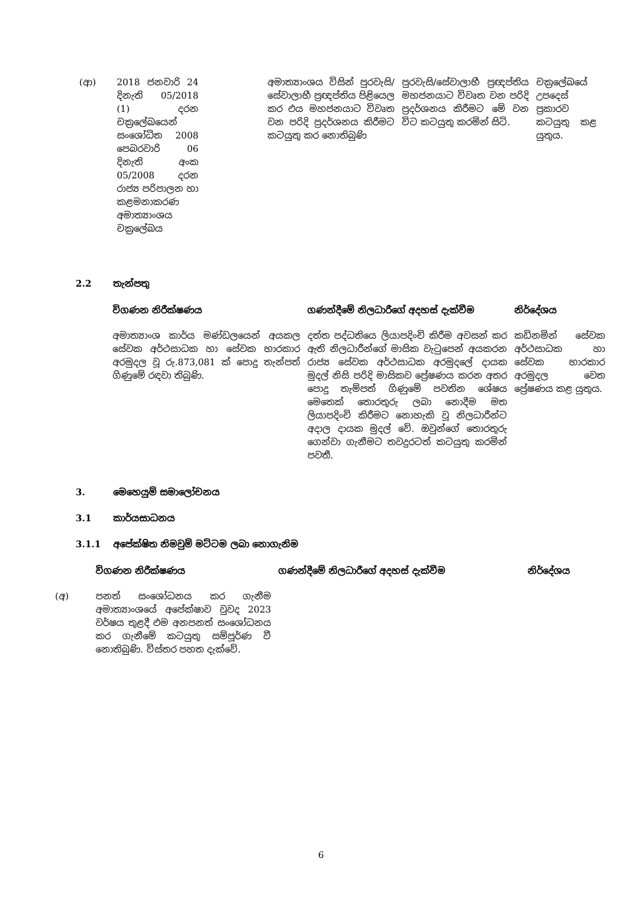| (ආ) | 2018 ජනවාරි 24 දිනැති 05/2018 (1) දරන චක්‍රලේඛයෙන් සංශෝධිත 2008 පෙබරවාරි 06 දිනැති අංක 05/2008 දරන රාජ්‍ය පරිපාලන හා කළමනාකරණ අමාත්‍යාංශය චක්‍රලේඛය | | අමාත්‍යාංශය විසින් පුරවැසි/සේවාලාභී ප්‍රඥප්තිය පිළියෙල කර එය මහජනයාට විවෘත වන පරිදි ප්‍රදර්ශනය කිරීමට කටයුතු කර නොතිබුණි | පුරවැසි/සේවාලාභී ප්‍රඥප්තිය මහජනයාට විවෘත වන පරිදි ප්‍රදර්ශනය කිරීමට මේ වන විට කටයුතු කරමින් සිටි. | චක්‍රලේඛයේ උපදෙස් ප්‍රකාරව කටයුතු කළ යුතුය. |
2.2 තැන්පතු
| විගණන නිරීක්ෂණය | ගණන්දීමේ නිලධාරීගේ අදහස් දැක්වීම | නිර්දේශය |
| --- | --- | --- |
| අමාත්‍යාංශ කාර්ය මණ්ඩලයෙන් අයකල සේවක අර්ථසාධක හා සේවක භාරකාර අරමුදල වූ රු.873,081 ක් පොදු තැන්පත් ගිණුමේ රඳවා තිබුණි. | දත්ත පද්ධතියෙ ලියාපදිංචි කිරීම අවසන් කර ඇති නිලධාරීන්ගේ මාසික වැටුපෙන් අයකරන රාජ්‍ය සේවක අර්ථසාධක අරමුදලේ දායක මුදල් නිසි පරිදි මාසිකව ප්‍රේෂණය කරන අතර පොදු තැම්පත් ගිණුමේ පවතින ශේෂය මෙතෙක් තොරතුරු ලබා නොදීම මත ලියාපදිංචි කිරීමට නොහැකි වූ නිලධාරීන්ට අදාල දායක මුදල් වේ. ඔවුන්ගේ තොරතුරු ගෙන්වා ගැනීමට තවදුරටත් කටයුතු කරමින් පවතී. | කඩිනමින් සේවක අර්ථසාධක හා සේවක භාරකාර අරමුදල වෙත ප්‍රේෂණය කළ යුතුය. |
3. මෙහෙයුම් සමාලෝචනය
3.1 කාර්යසාධනය
3.1.1 අපේක්ෂිත නිමවුම් මට්ටම ලබා නොගැනිම
| | විගණන නිරීක්ෂණය | ගණන්දීමේ නිලධාරීගේ අදහස් දැක්වීම | නිර්දේශය |
| --- | --- | --- | --- |
| (අ) | පනත් සංශෝධනය කර ගැනීම අමාත්‍යාංශයේ අපේක්ෂාව වුවද 2023 වර්ෂය තුළදී එම අනපනත් සංශෝධනය කර ගැනීමේ කටයුතු සම්පූර්ණ වී නොතිබුණි. විස්තර පහත දැක්වේ. | | |
6